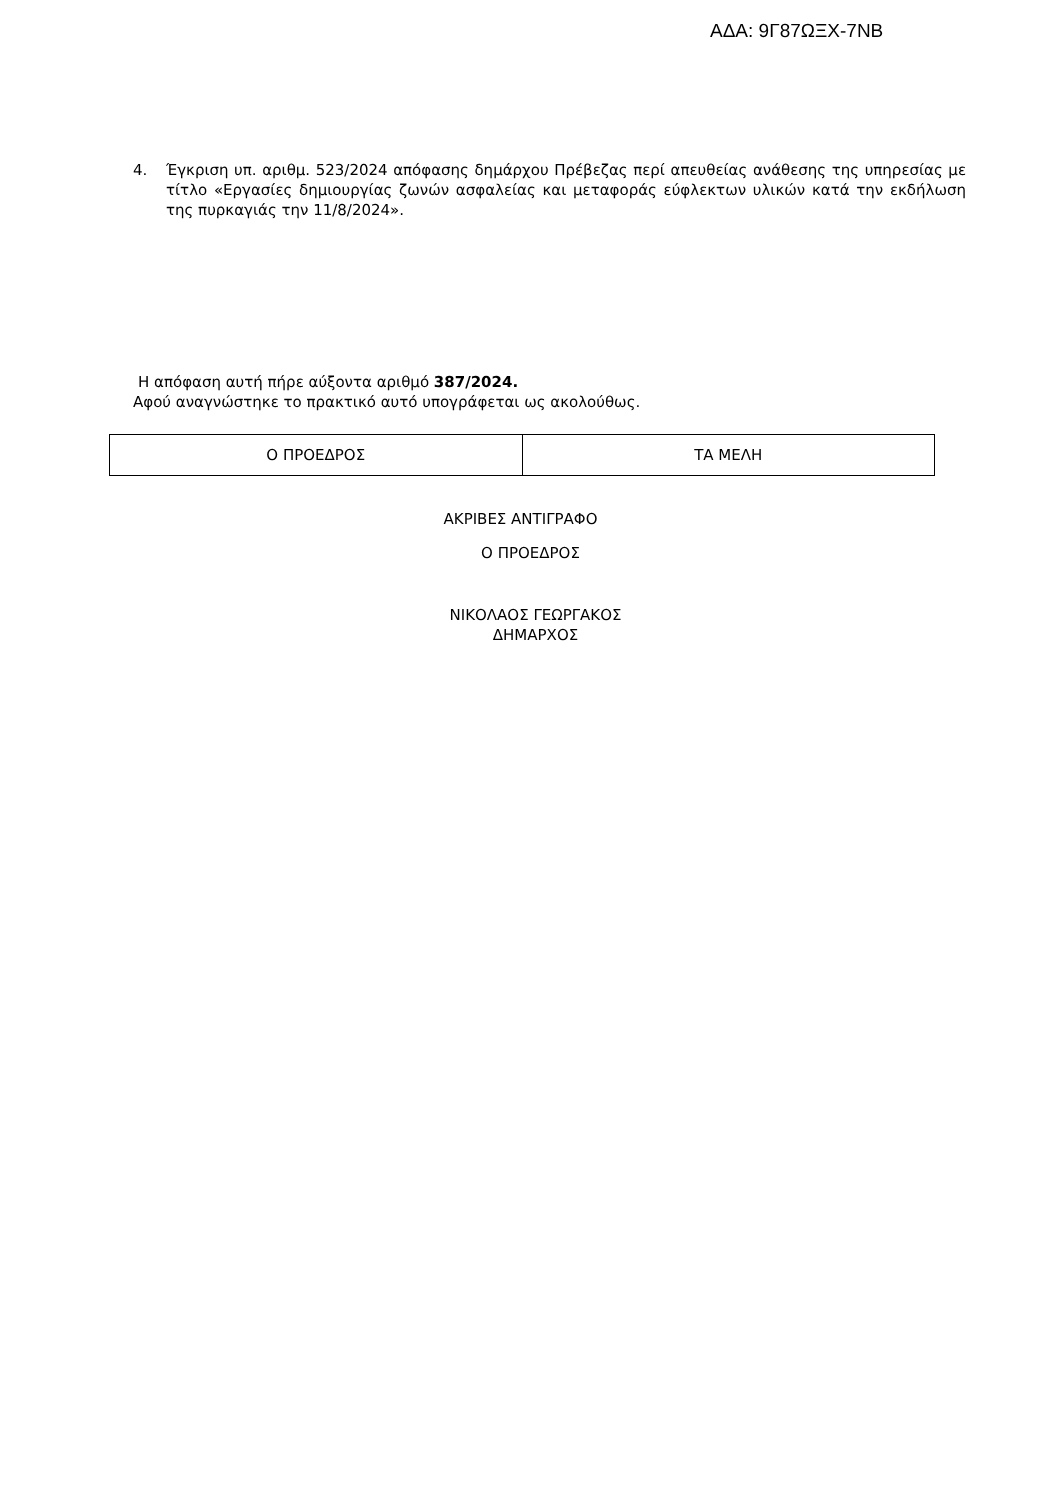ΑΔΑ: 9Γ87ΩΞΧ-7ΝΒ
4. Έγκριση υπ. αριθμ. 523/2024 απόφασης δημάρχου Πρέβεζας περί απευθείας ανάθεσης της υπηρεσίας με τίτλο «Εργασίες δημιουργίας ζωνών ασφαλείας και μεταφοράς εύφλεκτων υλικών κατά την εκδήλωση της πυρκαγιάς την 11/8/2024».
Η απόφαση αυτή πήρε αύξοντα αριθμό 387/2024.
Αφού αναγνώστηκε το πρακτικό αυτό υπογράφεται ως ακολούθως.
| Ο ΠΡΟΕΔΡΟΣ | ΤΑ ΜΕΛΗ |
ΑΚΡΙΒΕΣ ΑΝΤΙΓΡΑΦΟ
Ο ΠΡΟΕΔΡΟΣ
ΝΙΚΟΛΑΟΣ ΓΕΩΡΓΑΚΟΣ
ΔΗΜΑΡΧΟΣ